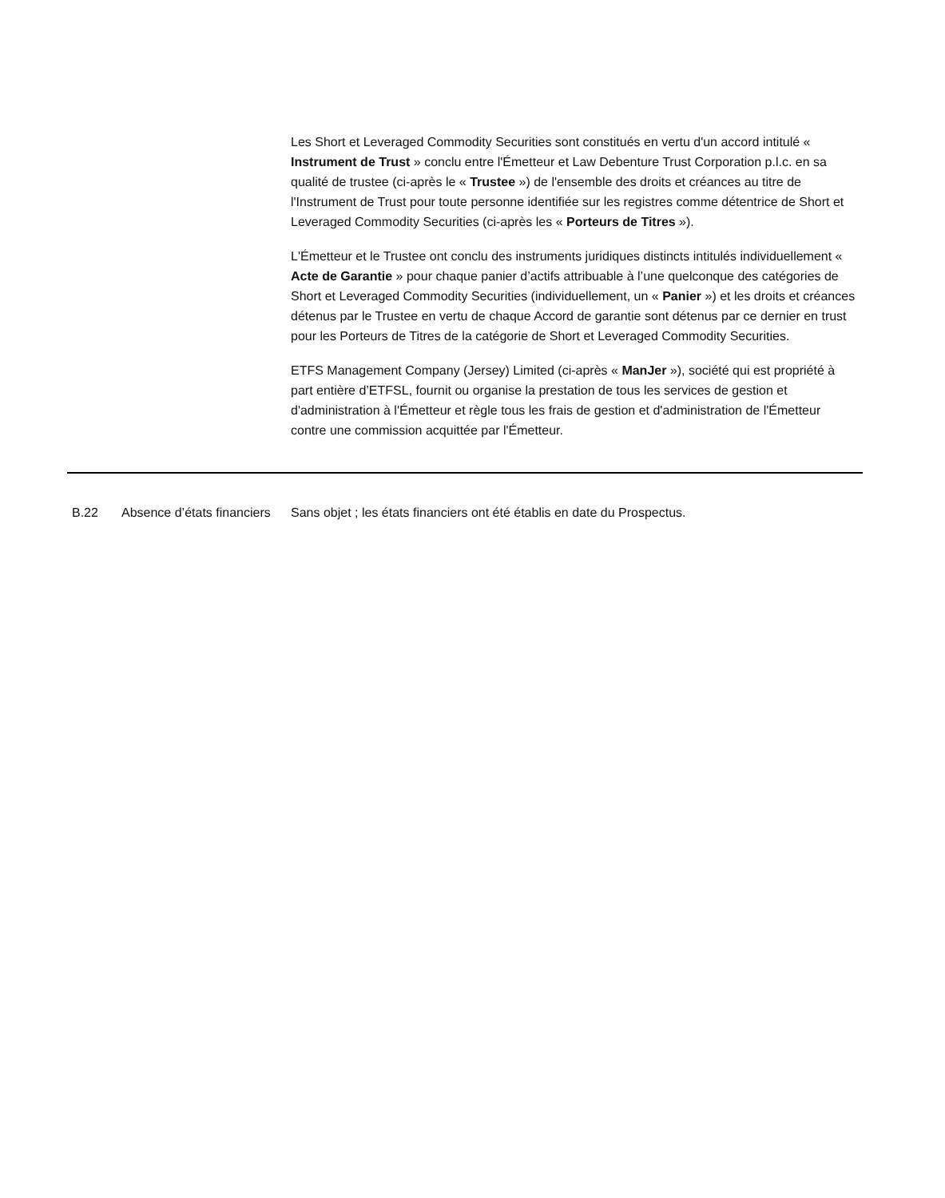Les Short et Leveraged Commodity Securities sont constitués en vertu d'un accord intitulé « Instrument de Trust » conclu entre l'Émetteur et Law Debenture Trust Corporation p.l.c. en sa qualité de trustee (ci-après le « Trustee ») de l'ensemble des droits et créances au titre de l'Instrument de Trust pour toute personne identifiée sur les registres comme détentrice de Short et Leveraged Commodity Securities (ci-après les « Porteurs de Titres »).
L'Émetteur et le Trustee ont conclu des instruments juridiques distincts intitulés individuellement « Acte de Garantie » pour chaque panier d’actifs attribuable à l’une quelconque des catégories de Short et Leveraged Commodity Securities (individuellement, un « Panier ») et les droits et créances détenus par le Trustee en vertu de chaque Accord de garantie sont détenus par ce dernier en trust pour les Porteurs de Titres de la catégorie de Short et Leveraged Commodity Securities.
ETFS Management Company (Jersey) Limited (ci-après « ManJer »), société qui est propriété à part entière d’ETFSL, fournit ou organise la prestation de tous les services de gestion et d'administration à l'Émetteur et règle tous les frais de gestion et d'administration de l'Émetteur contre une commission acquittée par l'Émetteur.
| B.22 | Absence d’états financiers | Sans objet ; les états financiers ont été établis en date du Prospectus. |